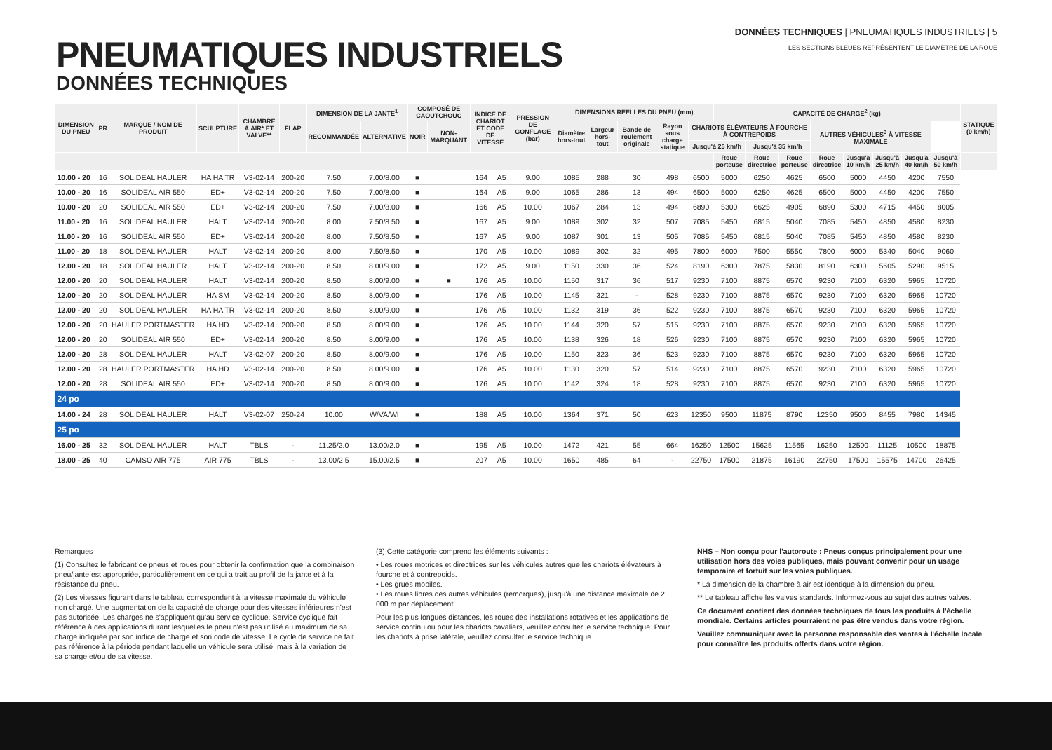DONNÉES TECHNIQUES | PNEUMATIQUES INDUSTRIELS | 5
LES SECTIONS BLEUES REPRÉSENTENT LE DIAMÈTRE DE LA ROUE
PNEUMATIQUES INDUSTRIELS
DONNÉES TECHNIQUES
| DIMENSION DU PNEU | PR | MARQUE / NOM DE PRODUIT | SCULPTURE | CHAMBRE À AIR* ET VALVE** | FLAP | DIMENSION DE LA JANTE<sup>1</sup> | | COMPOSÉ DE CAOUTCHOUC | | INDICE DE CHARIOT ET CODE DE VITESSE | | PRESSION DE GONFLAGE (bar) | DIMENSIONS RÉELLES DU PNEU (mm) | | | | | CAPACITÉ DE CHARGE<sup>2</sup> (kg) | | | | | | | | STATIQUE (0 km/h) |
| --- | --- | --- | --- | --- | --- | --- | --- | --- | --- | --- | --- | --- | --- | --- | --- | --- | --- | --- | --- | --- | --- | --- | --- | --- | --- | --- |
| | | | | | | RECOMMANDÉE | ALTERNATIVE | NOIR | NON-MARQUANT | | | | Diamètre hors-tout | Largeur hors-tout | Bande de roulement originale | Rayon sous charge statique | CHARIOTS ÉLÉVATEURS À FOURCHE À CONTREPOIDS | | | | AUTRES VÉHICULES<sup>3</sup> À VITESSE MAXIMALE | | | | | |
| | | | | | | | | | | | | | | | | | Jusqu'à 25 km/h | | Jusqu'à 35 km/h | | | | | | | |
| | | | | | | | | | | | | | | | | | | Roue porteuse | Roue directrice | Roue porteuse | Roue directrice | Jusqu'à 10 km/h | Jusqu'à 25 km/h | Jusqu'à 40 km/h | Jusqu'à 50 km/h | |
| 10.00 - 20 | 16 | SOLIDEAL HAULER | HA HA TR | V3-02-14 | 200-20 | 7.50 | 7.00/8.00 | ■ | | 164 | A5 | 9.00 | 1085 | 288 | 30 | 498 | 6500 | 5000 | 6250 | 4625 | 6500 | 5000 | 4450 | 4200 | 7550 | |
| 10.00 - 20 | 16 | SOLIDEAL AIR 550 | ED+ | V3-02-14 | 200-20 | 7.50 | 7.00/8.00 | ■ | | 164 | A5 | 9.00 | 1065 | 286 | 13 | 494 | 6500 | 5000 | 6250 | 4625 | 6500 | 5000 | 4450 | 4200 | 7550 | |
| 10.00 - 20 | 20 | SOLIDEAL AIR 550 | ED+ | V3-02-14 | 200-20 | 7.50 | 7.00/8.00 | ■ | | 166 | A5 | 10.00 | 1067 | 284 | 13 | 494 | 6890 | 5300 | 6625 | 4905 | 6890 | 5300 | 4715 | 4450 | 8005 | |
| 11.00 - 20 | 16 | SOLIDEAL HAULER | HALT | V3-02-14 | 200-20 | 8.00 | 7.50/8.50 | ■ | | 167 | A5 | 9.00 | 1089 | 302 | 32 | 507 | 7085 | 5450 | 6815 | 5040 | 7085 | 5450 | 4850 | 4580 | 8230 | |
| 11.00 - 20 | 16 | SOLIDEAL AIR 550 | ED+ | V3-02-14 | 200-20 | 8.00 | 7.50/8.50 | ■ | | 167 | A5 | 9.00 | 1087 | 301 | 13 | 505 | 7085 | 5450 | 6815 | 5040 | 7085 | 5450 | 4850 | 4580 | 8230 | |
| 11.00 - 20 | 18 | SOLIDEAL HAULER | HALT | V3-02-14 | 200-20 | 8.00 | 7.50/8.50 | ■ | | 170 | A5 | 10.00 | 1089 | 302 | 32 | 495 | 7800 | 6000 | 7500 | 5550 | 7800 | 6000 | 5340 | 5040 | 9060 | |
| 12.00 - 20 | 18 | SOLIDEAL HAULER | HALT | V3-02-14 | 200-20 | 8.50 | 8.00/9.00 | ■ | | 172 | A5 | 9.00 | 1150 | 330 | 36 | 524 | 8190 | 6300 | 7875 | 5830 | 8190 | 6300 | 5605 | 5290 | 9515 | |
| 12.00 - 20 | 20 | SOLIDEAL HAULER | HALT | V3-02-14 | 200-20 | 8.50 | 8.00/9.00 | ■ | ■ | 176 | A5 | 10.00 | 1150 | 317 | 36 | 517 | 9230 | 7100 | 8875 | 6570 | 9230 | 7100 | 6320 | 5965 | 10720 | |
| 12.00 - 20 | 20 | SOLIDEAL HAULER | HA SM | V3-02-14 | 200-20 | 8.50 | 8.00/9.00 | ■ | | 176 | A5 | 10.00 | 1145 | 321 | - | 528 | 9230 | 7100 | 8875 | 6570 | 9230 | 7100 | 6320 | 5965 | 10720 | |
| 12.00 - 20 | 20 | SOLIDEAL HAULER | HA HA TR | V3-02-14 | 200-20 | 8.50 | 8.00/9.00 | ■ | | 176 | A5 | 10.00 | 1132 | 319 | 36 | 522 | 9230 | 7100 | 8875 | 6570 | 9230 | 7100 | 6320 | 5965 | 10720 | |
| 12.00 - 20 | 20 | HAULER PORTMASTER | HA HD | V3-02-14 | 200-20 | 8.50 | 8.00/9.00 | ■ | | 176 | A5 | 10.00 | 1144 | 320 | 57 | 515 | 9230 | 7100 | 8875 | 6570 | 9230 | 7100 | 6320 | 5965 | 10720 | |
| 12.00 - 20 | 20 | SOLIDEAL AIR 550 | ED+ | V3-02-14 | 200-20 | 8.50 | 8.00/9.00 | ■ | | 176 | A5 | 10.00 | 1138 | 326 | 18 | 526 | 9230 | 7100 | 8875 | 6570 | 9230 | 7100 | 6320 | 5965 | 10720 | |
| 12.00 - 20 | 28 | SOLIDEAL HAULER | HALT | V3-02-07 | 200-20 | 8.50 | 8.00/9.00 | ■ | | 176 | A5 | 10.00 | 1150 | 323 | 36 | 523 | 9230 | 7100 | 8875 | 6570 | 9230 | 7100 | 6320 | 5965 | 10720 | |
| 12.00 - 20 | 28 | HAULER PORTMASTER | HA HD | V3-02-14 | 200-20 | 8.50 | 8.00/9.00 | ■ | | 176 | A5 | 10.00 | 1130 | 320 | 57 | 514 | 9230 | 7100 | 8875 | 6570 | 9230 | 7100 | 6320 | 5965 | 10720 | |
| 12.00 - 20 | 28 | SOLIDEAL AIR 550 | ED+ | V3-02-14 | 200-20 | 8.50 | 8.00/9.00 | ■ | | 176 | A5 | 10.00 | 1142 | 324 | 18 | 528 | 9230 | 7100 | 8875 | 6570 | 9230 | 7100 | 6320 | 5965 | 10720 | |
| 24 po | | | | | | | | | | | | | | | | | | | | | | | | | | |
| 14.00 - 24 | 28 | SOLIDEAL HAULER | HALT | V3-02-07 | 250-24 | 10.00 | W/VA/WI | ■ | | 188 | A5 | 10.00 | 1364 | 371 | 50 | 623 | 12350 | 9500 | 11875 | 8790 | 12350 | 9500 | 8455 | 7980 | 14345 | |
| 25 po | | | | | | | | | | | | | | | | | | | | | | | | | | |
| 16.00 - 25 | 32 | SOLIDEAL HAULER | HALT | TBLS | - | 11.25/2.0 | 13.00/2.0 | ■ | | 195 | A5 | 10.00 | 1472 | 421 | 55 | 664 | 16250 | 12500 | 15625 | 11565 | 16250 | 12500 | 11125 | 10500 | 18875 | |
| 18.00 - 25 | 40 | CAMSO AIR 775 | AIR 775 | TBLS | - | 13.00/2.5 | 15.00/2.5 | ■ | | 207 | A5 | 10.00 | 1650 | 485 | 64 | - | 22750 | 17500 | 21875 | 16190 | 22750 | 17500 | 15575 | 14700 | 26425 | |
Remarques
(1) Consultez le fabricant de pneus et roues pour obtenir la confirmation que la combinaison pneu/jante est appropriée, particulièrement en ce qui a trait au profil de la jante et à la résistance du pneu.
(2) Les vitesses figurant dans le tableau correspondent à la vitesse maximale du véhicule non chargé. Une augmentation de la capacité de charge pour des vitesses inférieures n'est pas autorisée. Les charges ne s'appliquent qu'au service cyclique. Service cyclique fait référence à des applications durant lesquelles le pneu n'est pas utilisé au maximum de sa charge indiquée par son indice de charge et son code de vitesse. Le cycle de service ne fait pas référence à la période pendant laquelle un véhicule sera utilisé, mais à la variation de sa charge et/ou de sa vitesse.
(3) Cette catégorie comprend les éléments suivants :
• Les roues motrices et directrices sur les véhicules autres que les chariots élévateurs à fourche et à contrepoids.
• Les grues mobiles.
• Les roues libres des autres véhicules (remorques), jusqu'à une distance maximale de 2 000 m par déplacement.
Pour les plus longues distances, les roues des installations rotatives et les applications de service continu ou pour les chariots cavaliers, veuillez consulter le service technique. Pour les chariots à prise latérale, veuillez consulter le service technique.
NHS – Non conçu pour l'autoroute : Pneus conçus principalement pour une utilisation hors des voies publiques, mais pouvant convenir pour un usage temporaire et fortuit sur les voies publiques.
* La dimension de la chambre à air est identique à la dimension du pneu.
** Le tableau affiche les valves standards. Informez-vous au sujet des autres valves.
Ce document contient des données techniques de tous les produits à l'échelle mondiale. Certains articles pourraient ne pas être vendus dans votre région.
Veuillez communiquer avec la personne responsable des ventes à l'échelle locale pour connaître les produits offerts dans votre région.